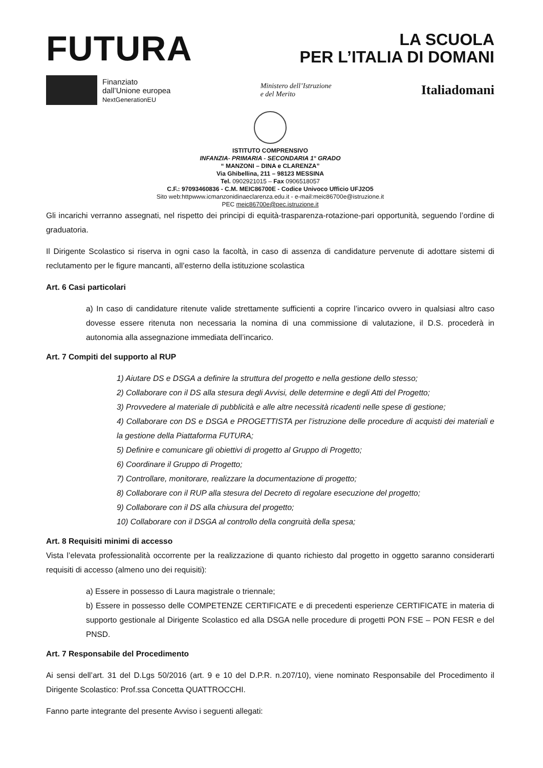FUTURA
LA SCUOLA
PER L’ITALIA DI DOMANI
Finanziato
dall’Unione europea
NextGenerationEU
Ministero dell’Istruzione
e del Merito
Italiadomani
ISTITUTO COMPRENSIVO
INFANZIA- PRIMARIA - SECONDARIA 1° GRADO
“ MANZONI – DINA e CLARENZA”
Via Ghibellina, 211 – 98123 MESSINA
Tel. 0902921015 – Fax 0906518057
C.F.: 97093460836 - C.M. MEIC86700E - Codice Univoco Ufficio UFJ2O5
Sito web:httpwww.icmanzonidinaeclarenza.edu.it - e-mail:meic86700e@istruzione.it
PEC meic86700e@pec.istruzione.it
Gli incarichi verranno assegnati, nel rispetto dei principi di equità-trasparenza-rotazione-pari opportunità, seguendo l’ordine di graduatoria.
Il Dirigente Scolastico si riserva in ogni caso la facoltà, in caso di assenza di candidature pervenute di adottare sistemi di reclutamento per le figure mancanti, all’esterno della istituzione scolastica
Art. 6 Casi particolari
a) In caso di candidature ritenute valide strettamente sufficienti a coprire l’incarico ovvero in qualsiasi altro caso dovesse essere ritenuta non necessaria la nomina di una commissione di valutazione, il D.S. procederà in autonomia alla assegnazione immediata dell’incarico.
Art. 7 Compiti del supporto al RUP
1) Aiutare DS e DSGA a definire la struttura del progetto e nella gestione dello stesso;
2) Collaborare con il DS alla stesura degli Avvisi, delle determine e degli Atti del Progetto;
3) Provvedere al materiale di pubblicità e alle altre necessità ricadenti nelle spese di gestione;
4) Collaborare con DS e DSGA e PROGETTISTA per l’istruzione delle procedure di acquisti dei materiali e la gestione della Piattaforma FUTURA;
5) Definire e comunicare gli obiettivi di progetto al Gruppo di Progetto;
6) Coordinare il Gruppo di Progetto;
7) Controllare, monitorare, realizzare la documentazione di progetto;
8) Collaborare con il RUP alla stesura del Decreto di regolare esecuzione del progetto;
9) Collaborare con il DS alla chiusura del progetto;
10) Collaborare con il DSGA al controllo della congruità della spesa;
Art. 8 Requisiti minimi di accesso
Vista l’elevata professionalità occorrente per la realizzazione di quanto richiesto dal progetto in oggetto saranno considerarti requisiti di accesso (almeno uno dei requisiti):
a) Essere in possesso di Laura magistrale o triennale;
b) Essere in possesso delle COMPETENZE CERTIFICATE e di precedenti esperienze CERTIFICATE in materia di supporto gestionale al Dirigente Scolastico ed alla DSGA nelle procedure di progetti PON FSE – PON FESR e del PNSD.
Art. 7 Responsabile del Procedimento
Ai sensi dell’art. 31 del D.Lgs 50/2016 (art. 9 e 10 del D.P.R. n.207/10), viene nominato Responsabile del Procedimento il Dirigente Scolastico: Prof.ssa Concetta QUATTROCCHI.
Fanno parte integrante del presente Avviso i seguenti allegati: